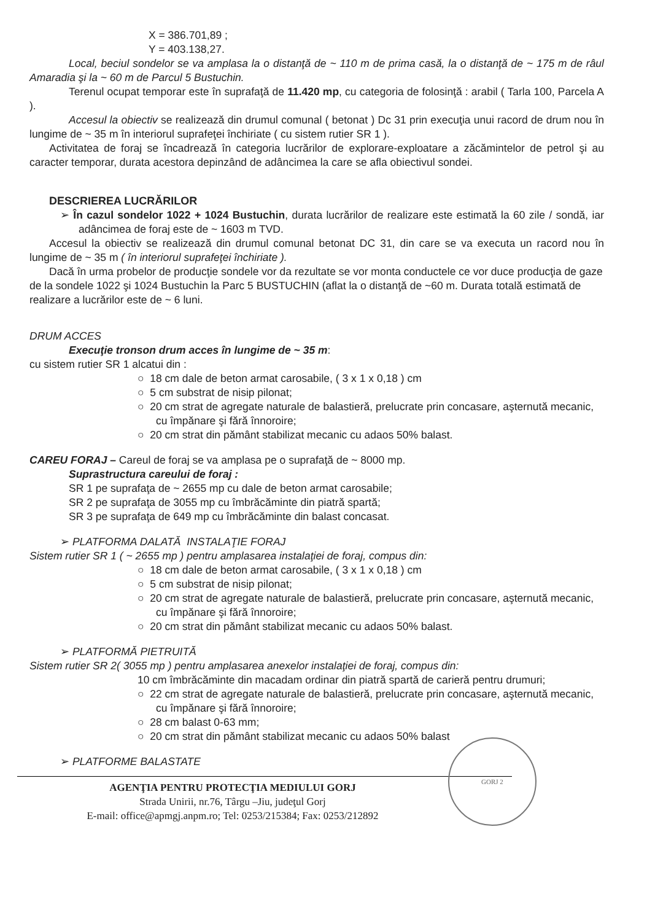X = 386.701,89 ;
Y = 403.138,27.
Local, beciul sondelor se va amplasa la o distanţă de ~ 110 m de prima casă, la o distanţă de ~ 175 m de râul Amaradia şi la ~ 60 m de Parcul 5 Bustuchin.
Terenul ocupat temporar este în suprafaţă de 11.420 mp, cu categoria de folosinţă : arabil ( Tarla 100, Parcela A ).
Accesul la obiectiv se realizează din drumul comunal ( betonat ) Dc 31 prin execuţia unui racord de drum nou în lungime de ~ 35 m în interiorul suprafeţei închiriate ( cu sistem rutier SR 1 ).
Activitatea de foraj se încadrează în categoria lucrărilor de explorare-exploatare a zăcămintelor de petrol şi au caracter temporar, durata acestora depinzând de adâncimea la care se afla obiectivul sondei.
DESCRIEREA LUCRĂRILOR
➢ În cazul sondelor 1022 + 1024 Bustuchin, durata lucrărilor de realizare este estimată la 60 zile / sondă, iar adâncimea de foraj este de ~ 1603 m TVD.
Accesul la obiectiv se realizează din drumul comunal betonat DC 31, din care se va executa un racord nou în lungime de ~ 35 m ( în interiorul suprafeţei închiriate ).
Dacă în urma probelor de producţie sondele vor da rezultate se vor monta conductele ce vor duce producţia de gaze de la sondele 1022 şi 1024 Bustuchin la Parc 5 BUSTUCHIN (aflat la o distanţă de ~60 m. Durata totală estimată de realizare a lucrărilor este de ~ 6 luni.
DRUM ACCES
Execuţie tronson drum acces în lungime de ~ 35 m:
cu sistem rutier SR 1 alcatui din :
○ 18 cm dale de beton armat carosabile, ( 3 x 1 x 0,18 ) cm
○ 5 cm substrat de nisip pilonat;
○ 20 cm strat de agregate naturale de balastieră, prelucrate prin concasare, aşternută mecanic, cu împănare şi fără înnoroire;
○ 20 cm strat din pământ stabilizat mecanic cu adaos 50% balast.
CAREU FORAJ – Careul de foraj se va amplasa pe o suprafaţă de ~ 8000 mp.
Suprastructura careului de foraj :
SR 1 pe suprafaţa de ~ 2655 mp cu dale de beton armat carosabile;
SR 2 pe suprafaţa de 3055 mp cu îmbrăcăminte din piatră spartă;
SR 3 pe suprafaţa de 649 mp cu îmbrăcăminte din balast concasat.
➢ PLATFORMA DALATĂ INSTALAŢIE FORAJ
Sistem rutier SR 1 ( ~ 2655 mp ) pentru amplasarea instalaţiei de foraj, compus din:
○ 18 cm dale de beton armat carosabile, ( 3 x 1 x 0,18 ) cm
○ 5 cm substrat de nisip pilonat;
○ 20 cm strat de agregate naturale de balastieră, prelucrate prin concasare, aşternută mecanic, cu împănare şi fără înnoroire;
○ 20 cm strat din pământ stabilizat mecanic cu adaos 50% balast.
➢ PLATFORMĂ PIETRUITĂ
Sistem rutier SR 2( 3055 mp ) pentru amplasarea anexelor instalaţiei de foraj, compus din:
10 cm îmbrăcăminte din macadam ordinar din piatră spartă de carieră pentru drumuri;
○ 22 cm strat de agregate naturale de balastieră, prelucrate prin concasare, aşternută mecanic, cu împănare şi fără înnoroire;
○ 28 cm balast 0-63 mm;
○ 20 cm strat din pământ stabilizat mecanic cu adaos 50% balast
➢ PLATFORME BALASTATE
GORJ 2
AGENŢIA PENTRU PROTECŢIA MEDIULUI GORJ
Strada Unirii, nr.76, Târgu –Jiu, judeţul Gorj
E-mail: office@apmgj.anpm.ro; Tel: 0253/215384; Fax: 0253/212892